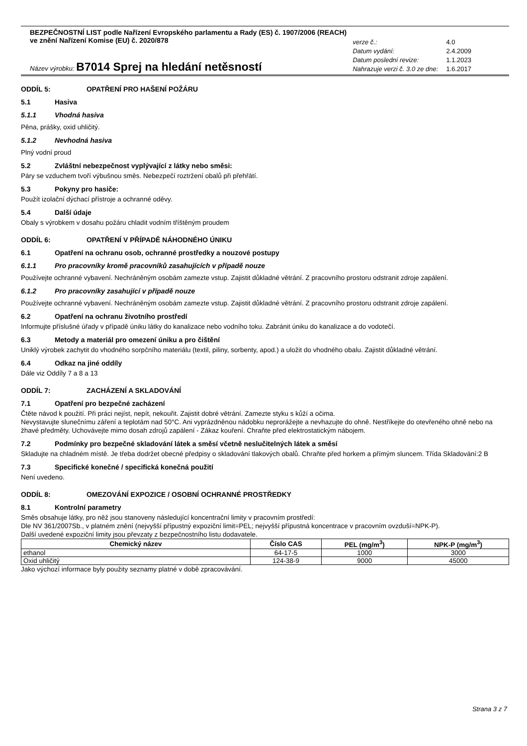BEZPEČNOSTNÍ LIST podle Nařízení Evropského parlamentu a Rady (ES) č. 1907/2006 (REACH)
ve znění Nařízení Komise (EU) č. 2020/878
| verze č.: | 4.0 |
| Datum vydání: | 2.4.2009 |
| Datum poslední revize: | 1.1.2023 |
| Nahrazuje verzi č. 3.0 ze dne: | 1.6.2017 |
Název výrobku: B7014 Sprej na hledání netěsností
ODDÍL 5: OPATŘENÍ PRO HAŠENÍ POŽÁRU
5.1 Hasiva
5.1.1 Vhodná hasiva
Pěna, prášky, oxid uhličitý.
5.1.2 Nevhodná hasiva
Plný vodní proud
5.2 Zvláštní nebezpečnost vyplývající z látky nebo směsi:
Páry se vzduchem tvoří výbušnou směs. Nebezpečí roztržení obalů při přehřátí.
5.3 Pokyny pro hasiče:
Použít izolační dýchací přístroje a ochranné oděvy.
5.4 Další údaje
Obaly s výrobkem v dosahu požáru chladit vodním tříštěným proudem
ODDÍL 6: OPATŘENÍ V PŘÍPADĚ NÁHODNÉHO ÚNIKU
6.1 Opatření na ochranu osob, ochranné prostředky a nouzové postupy
6.1.1 Pro pracovníky kromě pracovníků zasahujících v případě nouze
Používejte ochranné vybavení. Nechráněným osobám zamezte vstup. Zajistit důkladné větrání. Z pracovního prostoru odstranit zdroje zapálení.
6.1.2 Pro pracovníky zasahující v případě nouze
Používejte ochranné vybavení. Nechráněným osobám zamezte vstup. Zajistit důkladné větrání. Z pracovního prostoru odstranit zdroje zapálení.
6.2 Opatření na ochranu životního prostředí
Informujte příslušné úřady v případě úniku látky do kanalizace nebo vodního toku. Zabránit úniku do kanalizace a do vodotečí.
6.3 Metody a materiál pro omezení úniku a pro čištění
Uniklý výrobek zachytit do vhodného sorpčního materiálu (textil, piliny, sorbenty, apod.) a uložit do vhodného obalu. Zajistit důkladné větrání.
6.4 Odkaz na jiné oddíly
Dále viz Oddíly 7 a 8 a 13
ODDÍL 7: ZACHÁZENÍ A SKLADOVÁNÍ
7.1 Opatření pro bezpečné zacházení
Čtěte návod k použití. Při práci nejíst, nepít, nekouřit. Zajistit dobré větrání. Zamezte styku s kůží a očima.
Nevystavujte slunečnímu záření a teplotám nad 50°C. Ani vyprázdněnou nádobku neprorážejte a nevhazujte do ohně. Nestříkejte do otevřeného ohně nebo na žhavé předměty. Uchovávejte mimo dosah zdrojů zapálení - Zákaz kouření. Chraňte před elektrostatickým nábojem.
7.2 Podmínky pro bezpečné skladování látek a směsí včetně neslučitelných látek a směsí
Skladujte na chladném místě. Je třeba dodržet obecné předpisy o skladování tlakových obalů. Chraňte před horkem a přímým sluncem. Třída Skladování:2 B
7.3 Specifické konečné / specifická konečná použití
Není uvedeno.
ODDÍL 8: OMEZOVÁNÍ EXPOZICE / OSOBNÍ OCHRANNÉ PROSTŘEDKY
8.1 Kontrolní parametry
Směs obsahuje látky, pro něž jsou stanoveny následující koncentrační limity v pracovním prostředí:
Dle NV 361/2007Sb., v platném znění (nejvyšší přípustný expoziční limit=PEL; nejvyšší přípustná koncentrace v pracovním ovzduší=NPK-P).
Další uvedené expoziční limity jsou převzaty z bezpečnostního listu dodavatele.
| Chemický název | Číslo CAS | PEL (mg/m<sup>3</sup>) | NPK-P (mg/m<sup>3</sup>) |
| --- | --- | --- | --- |
| ethanol | 64-17-5 | 1000 | 3000 |
| Oxid uhličitý | 124-38-9 | 9000 | 45000 |
Jako výchozí informace byly použity seznamy platné v době zpracovávání.
Strana 3 z 7